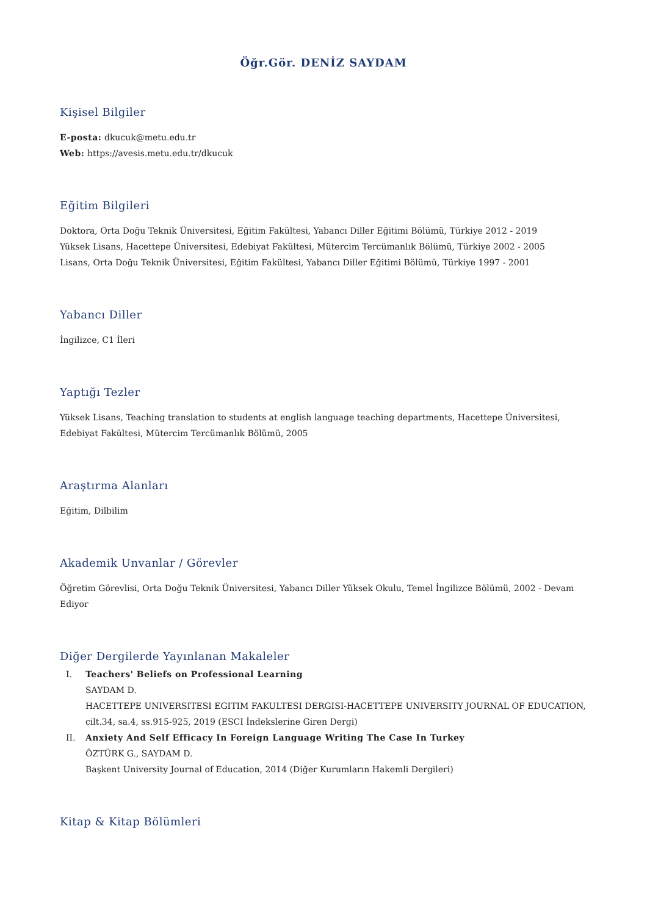Öğr.Gör. DENİZ SAYDAM
Kişisel Bilgiler
E-posta: dkucuk@metu.edu.tr
Web: https://avesis.metu.edu.tr/dkucuk
Eğitim Bilgileri
Doktora, Orta Doğu Teknik Üniversitesi, Eğitim Fakültesi, Yabancı Diller Eğitimi Bölümü, Türkiye 2012 - 2019
Yüksek Lisans, Hacettepe Üniversitesi, Edebiyat Fakültesi, Mütercim Tercümanlık Bölümü, Türkiye 2002 - 2005
Lisans, Orta Doğu Teknik Üniversitesi, Eğitim Fakültesi, Yabancı Diller Eğitimi Bölümü, Türkiye 1997 - 2001
Yabancı Diller
İngilizce, C1 İleri
Yaptığı Tezler
Yüksek Lisans, Teaching translation to students at english language teaching departments, Hacettepe Üniversitesi, Edebiyat Fakültesi, Mütercim Tercümanlık Bölümü, 2005
Araştırma Alanları
Eğitim, Dilbilim
Akademik Unvanlar / Görevler
Öğretim Görevlisi, Orta Doğu Teknik Üniversitesi, Yabancı Diller Yüksek Okulu, Temel İngilizce Bölümü, 2002 - Devam Ediyor
Diğer Dergilerde Yayınlanan Makaleler
I. Teachers' Beliefs on Professional Learning
SAYDAM D.
HACETTEPE UNIVERSITESI EGITIM FAKULTESI DERGISI-HACETTEPE UNIVERSITY JOURNAL OF EDUCATION, cilt.34, sa.4, ss.915-925, 2019 (ESCI İndekslerine Giren Dergi)
II. Anxiety And Self Efficacy In Foreign Language Writing The Case In Turkey
ÖZTÜRK G., SAYDAM D.
Başkent University Journal of Education, 2014 (Diğer Kurumların Hakemli Dergileri)
Kitap & Kitap Bölümleri